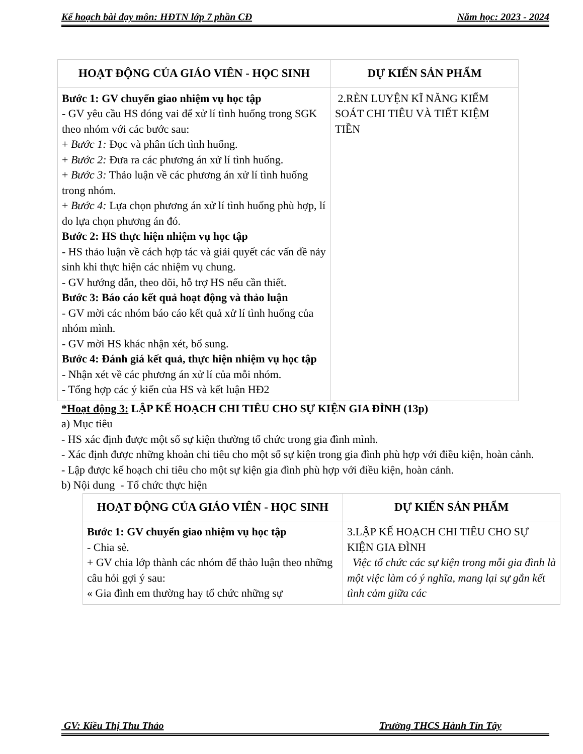Kế hoạch bài dạy môn: HĐTN lớp 7 phần CĐ Năm học: 2023 - 2024
| HOẠT ĐỘNG CỦA GIÁO VIÊN - HỌC SINH | DỰ KIẾN SẢN PHẨM |
| --- | --- |
| Bước 1: GV chuyển giao nhiệm vụ học tập - GV yêu cầu HS đóng vai để xử lí tình huống trong SGK theo nhóm với các bước sau: + Bước 1: Đọc và phân tích tình huống. + Bước 2: Đưa ra các phương án xử lí tình huống. + Bước 3: Thảo luận về các phương án xử lí tình huống trong nhóm. + Bước 4: Lựa chọn phương án xử lí tình huống phù hợp, lí do lựa chọn phương án đó. Bước 2: HS thực hiện nhiệm vụ học tập - HS thảo luận về cách hợp tác và giải quyết các vấn đề nảy sinh khi thực hiện các nhiệm vụ chung. - GV hướng dẫn, theo dõi, hỗ trợ HS nếu cần thiết. Bước 3: Báo cáo kết quả hoạt động và thảo luận - GV mời các nhóm báo cáo kết quả xử lí tình huống của nhóm mình. - GV mời HS khác nhận xét, bổ sung. Bước 4: Đánh giá kết quả, thực hiện nhiệm vụ học tập - Nhận xét về các phương án xử lí của mỗi nhóm. - Tổng hợp các ý kiến của HS và kết luận HĐ2 | 2.RÈN LUYỆN KĨ NĂNG KIỂM SOÁT CHI TIÊU VÀ TIẾT KIỆM TIỀN |
*Hoạt động 3: LẬP KẾ HOẠCH CHI TIÊU CHO SỰ KIỆN GIA ĐÌNH (13p)
a) Mục tiêu
- HS xác định được một số sự kiện thường tổ chức trong gia đình mình.
- Xác định được những khoản chi tiêu cho một số sự kiện trong gia đình phù hợp với điều kiện, hoàn cảnh.
- Lập được kế hoạch chi tiêu cho một sự kiện gia đình phù hợp với điều kiện, hoàn cảnh.
b) Nội dung - Tổ chức thực hiện
| HOẠT ĐỘNG CỦA GIÁO VIÊN - HỌC SINH | DỰ KIẾN SẢN PHẨM |
| --- | --- |
| Bước 1: GV chuyển giao nhiệm vụ học tập - Chia sẻ. + GV chia lớp thành các nhóm để thảo luận theo những câu hỏi gợi ý sau: « Gia đình em thường hay tổ chức những sự | 3.LẬP KẾ HOẠCH CHI TIÊU CHO SỰ KIỆN GIA ĐÌNH Việc tổ chức các sự kiện trong mỗi gia đình là một việc làm có ý nghĩa, mang lại sự gắn kết tình cảm giữa các |
GV: Kiều Thị Thu Thảo Trường THCS Hành Tín Tây